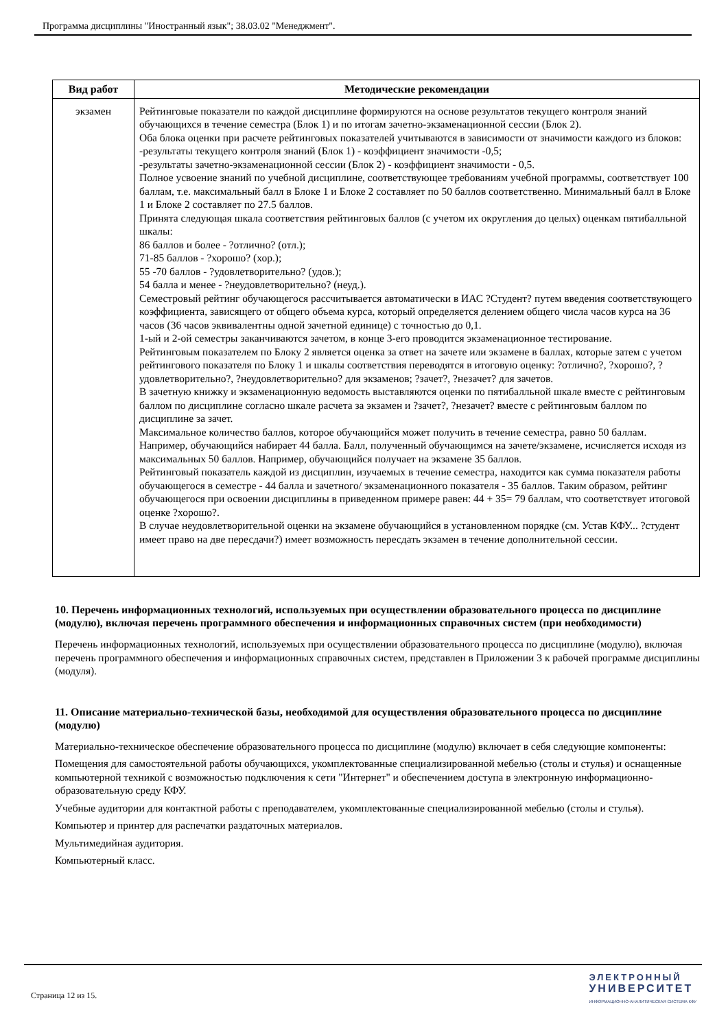Программа дисциплины "Иностранный язык"; 38.03.02 "Менеджмент".
| Вид работ | Методические рекомендации |
| --- | --- |
| экзамен | Рейтинговые показатели по каждой дисциплине формируются на основе результатов текущего контроля знаний обучающихся в течение семестра (Блок 1) и по итогам зачетно-экзаменационной сессии (Блок 2). Оба блока оценки при расчете рейтинговых показателей учитываются в зависимости от значимости каждого из блоков: -результаты текущего контроля знаний (Блок 1) - коэффициент значимости -0,5; -результаты зачетно-экзаменационной сессии (Блок 2) - коэффициент значимости - 0,5. Полное усвоение знаний по учебной дисциплине, соответствующее требованиям учебной программы, соответствует 100 баллам, т.е. максимальный балл в Блоке 1 и Блоке 2 составляет по 50 баллов соответственно. Минимальный балл в Блоке 1 и Блоке 2 составляет по 27.5 баллов. Принята следующая шкала соответствия рейтинговых баллов (с учетом их округления до целых) оценкам пятибалльной шкалы: 86 баллов и более - ?отлично? (отл.); 71-85 баллов - ?хорошо? (хор.); 55 -70 баллов - ?удовлетворительно? (удов.); 54 балла и менее - ?неудовлетворительно? (неуд.). Семестровый рейтинг обучающегося рассчитывается автоматически в ИАС ?Студент? путем введения соответствующего коэффициента, зависящего от общего объема курса, который определяется делением общего числа часов курса на 36 часов (36 часов эквивалентны одной зачетной единице) с точностью до 0,1. 1-ый и 2-ой семестры заканчиваются зачетом, в конце 3-его проводится экзаменационное тестирование. Рейтинговым показателем по Блоку 2 является оценка за ответ на зачете или экзамене в баллах, которые затем с учетом рейтингового показателя по Блоку 1 и шкалы соответствия переводятся в итоговую оценку: ?отлично?, ?хорошо?, ?удовлетворительно?, ?неудовлетворительно? для экзаменов; ?зачет?, ?незачет? для зачетов. В зачетную книжку и экзаменационную ведомость выставляются оценки по пятибалльной шкале вместе с рейтинговым баллом по дисциплине согласно шкале расчета за экзамен и ?зачет?, ?незачет? вместе с рейтинговым баллом по дисциплине за зачет. Максимальное количество баллов, которое обучающийся может получить в течение семестра, равно 50 баллам. Например, обучающийся набирает 44 балла. Балл, полученный обучающимся на зачете/экзамене, исчисляется исходя из максимальных 50 баллов. Например, обучающийся получает на экзамене 35 баллов. Рейтинговый показатель каждой из дисциплин, изучаемых в течение семестра, находится как сумма показателя работы обучающегося в семестре - 44 балла и зачетного/ экзаменационного показателя - 35 баллов. Таким образом, рейтинг обучающегося при освоении дисциплины в приведенном примере равен: 44 + 35= 79 баллам, что соответствует итоговой оценке ?хорошо?. В случае неудовлетворительной оценки на экзамене обучающийся в установленном порядке (см. Устав КФУ... ?студент имеет право на две пересдачи?) имеет возможность пересдать экзамен в течение дополнительной сессии. |
10. Перечень информационных технологий, используемых при осуществлении образовательного процесса по дисциплине (модулю), включая перечень программного обеспечения и информационных справочных систем (при необходимости)
Перечень информационных технологий, используемых при осуществлении образовательного процесса по дисциплине (модулю), включая перечень программного обеспечения и информационных справочных систем, представлен в Приложении 3 к рабочей программе дисциплины (модуля).
11. Описание материально-технической базы, необходимой для осуществления образовательного процесса по дисциплине (модулю)
Материально-техническое обеспечение образовательного процесса по дисциплине (модулю) включает в себя следующие компоненты:
Помещения для самостоятельной работы обучающихся, укомплектованные специализированной мебелью (столы и стулья) и оснащенные компьютерной техникой с возможностью подключения к сети "Интернет" и обеспечением доступа в электронную информационно-образовательную среду КФУ.
Учебные аудитории для контактной работы с преподавателем, укомплектованные специализированной мебелью (столы и стулья).
Компьютер и принтер для распечатки раздаточных материалов.
Мультимедийная аудитория.
Компьютерный класс.
Страница 12 из 15.
ЭЛЕКТРОННЫЙ
УНИВЕРСИТЕТ
ИНФОРМАЦИОННО-АНАЛИТИЧЕСКАЯ СИСТЕМА КФУ